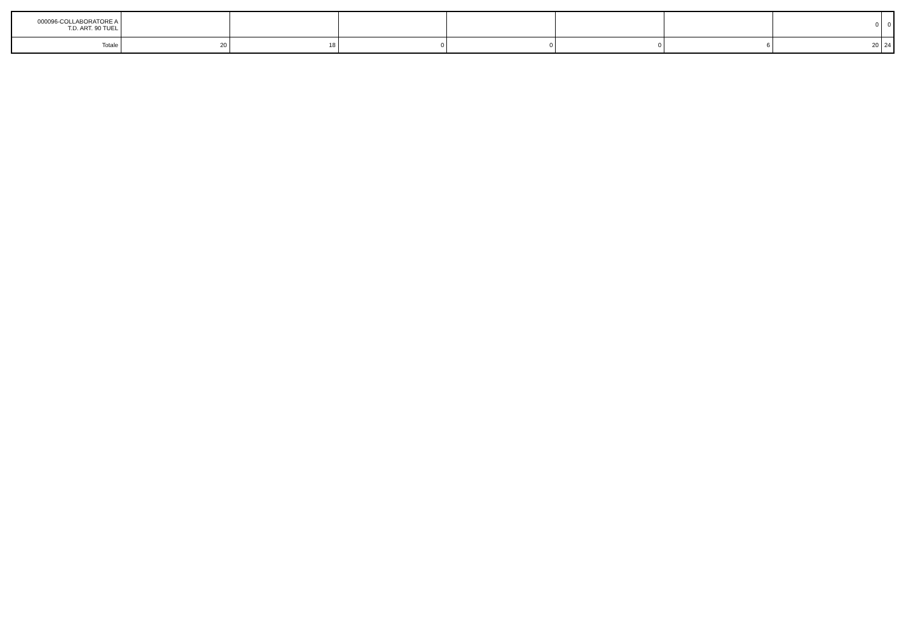| 000096-COLLABORATORE A T.D. ART. 90 TUEL | | | | | | | 0 | 0 |
| Totale | 20 | 18 | 0 | 0 | 0 | 6 | 20 | 24 |